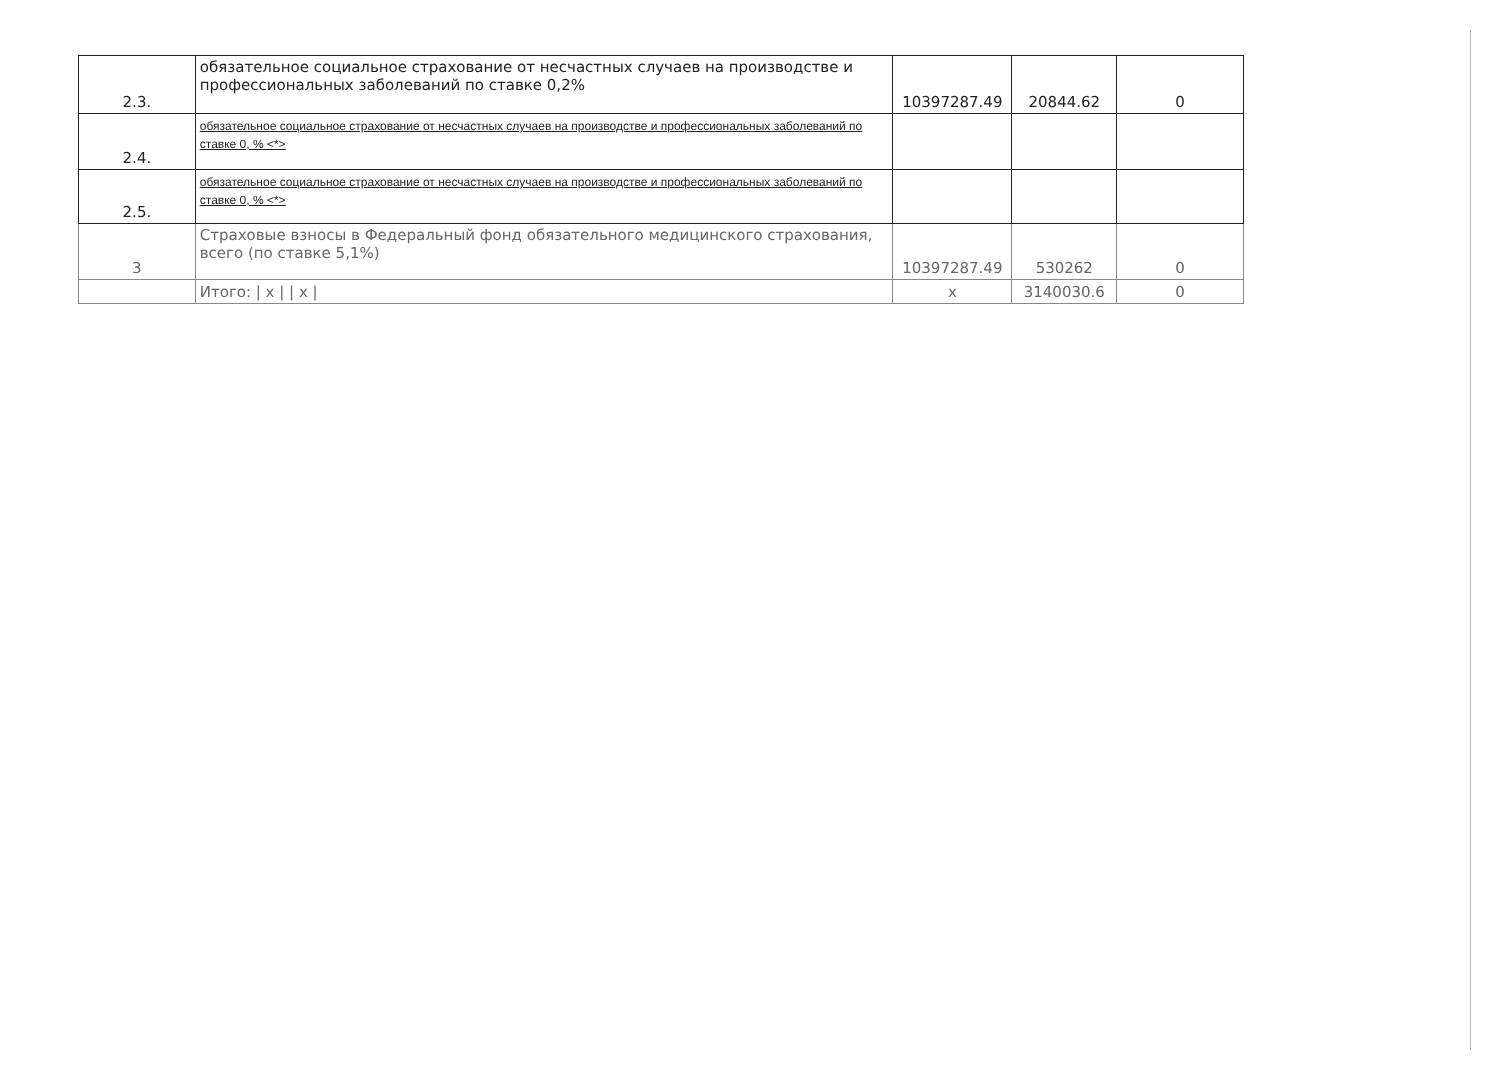| 2.3. | обязательное социальное страхование от несчастных случаев на производстве и профессиональных заболеваний по ставке 0,2% | 10397287.49 | 20844.62 | 0 |
| 2.4. | обязательное социальное страхование от несчастных случаев на производстве и профессиональных заболеваний по ставке 0, % <*> | | | |
| 2.5. | обязательное социальное страхование от несчастных случаев на производстве и профессиональных заболеваний по ставке 0, % <*> | | | |
| 3 | Страховые взносы в Федеральный фонд обязательного медицинского страхования, всего (по ставке 5,1%) | 10397287.49 | 530262 | 0 |
| | Итого: / x / / x / | x | 3140030.6 | 0 |